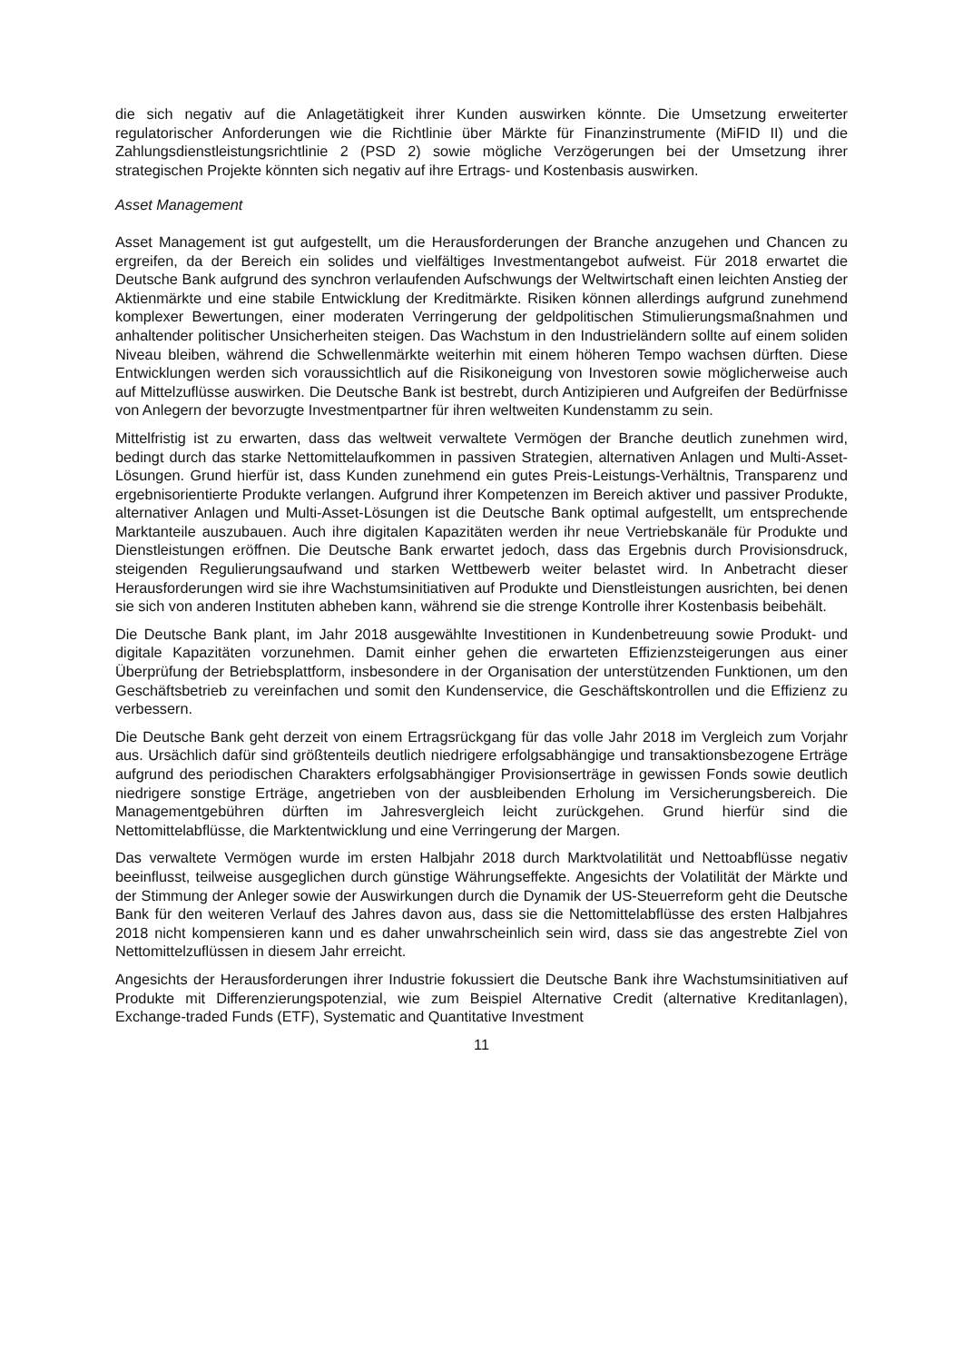die sich negativ auf die Anlagetätigkeit ihrer Kunden auswirken könnte. Die Umsetzung erweiterter regulatorischer Anforderungen wie die Richtlinie über Märkte für Finanzinstrumente (MiFID II) und die Zahlungsdienstleistungsrichtlinie 2 (PSD 2) sowie mögliche Verzögerungen bei der Umsetzung ihrer strategischen Projekte könnten sich negativ auf ihre Ertrags- und Kostenbasis auswirken.
Asset Management
Asset Management ist gut aufgestellt, um die Herausforderungen der Branche anzugehen und Chancen zu ergreifen, da der Bereich ein solides und vielfältiges Investmentangebot aufweist. Für 2018 erwartet die Deutsche Bank aufgrund des synchron verlaufenden Aufschwungs der Weltwirtschaft einen leichten Anstieg der Aktienmärkte und eine stabile Entwicklung der Kreditmärkte. Risiken können allerdings aufgrund zunehmend komplexer Bewertungen, einer moderaten Verringerung der geldpolitischen Stimulierungsmaßnahmen und anhaltender politischer Unsicherheiten steigen. Das Wachstum in den Industrieländern sollte auf einem soliden Niveau bleiben, während die Schwellenmärkte weiterhin mit einem höheren Tempo wachsen dürften. Diese Entwicklungen werden sich voraussichtlich auf die Risikoneigung von Investoren sowie möglicherweise auch auf Mittelzuflüsse auswirken. Die Deutsche Bank ist bestrebt, durch Antizipieren und Aufgreifen der Bedürfnisse von Anlegern der bevorzugte Investmentpartner für ihren weltweiten Kundenstamm zu sein.
Mittelfristig ist zu erwarten, dass das weltweit verwaltete Vermögen der Branche deutlich zunehmen wird, bedingt durch das starke Nettomittelaufkommen in passiven Strategien, alternativen Anlagen und Multi-Asset-Lösungen. Grund hierfür ist, dass Kunden zunehmend ein gutes Preis-Leistungs-Verhältnis, Transparenz und ergebnisorientierte Produkte verlangen. Aufgrund ihrer Kompetenzen im Bereich aktiver und passiver Produkte, alternativer Anlagen und Multi-Asset-Lösungen ist die Deutsche Bank optimal aufgestellt, um entsprechende Marktanteile auszubauen. Auch ihre digitalen Kapazitäten werden ihr neue Vertriebskanäle für Produkte und Dienstleistungen eröffnen. Die Deutsche Bank erwartet jedoch, dass das Ergebnis durch Provisionsdruck, steigenden Regulierungsaufwand und starken Wettbewerb weiter belastet wird. In Anbetracht dieser Herausforderungen wird sie ihre Wachstumsinitiativen auf Produkte und Dienstleistungen ausrichten, bei denen sie sich von anderen Instituten abheben kann, während sie die strenge Kontrolle ihrer Kostenbasis beibehält.
Die Deutsche Bank plant, im Jahr 2018 ausgewählte Investitionen in Kundenbetreuung sowie Produkt- und digitale Kapazitäten vorzunehmen. Damit einher gehen die erwarteten Effizienzsteigerungen aus einer Überprüfung der Betriebsplattform, insbesondere in der Organisation der unterstützenden Funktionen, um den Geschäftsbetrieb zu vereinfachen und somit den Kundenservice, die Geschäftskontrollen und die Effizienz zu verbessern.
Die Deutsche Bank geht derzeit von einem Ertragsrückgang für das volle Jahr 2018 im Vergleich zum Vorjahr aus. Ursächlich dafür sind größtenteils deutlich niedrigere erfolgsabhängige und transaktionsbezogene Erträge aufgrund des periodischen Charakters erfolgsabhängiger Provisionserträge in gewissen Fonds sowie deutlich niedrigere sonstige Erträge, angetrieben von der ausbleibenden Erholung im Versicherungsbereich. Die Managementgebühren dürften im Jahresvergleich leicht zurückgehen. Grund hierfür sind die Nettomittelabflüsse, die Marktentwicklung und eine Verringerung der Margen.
Das verwaltete Vermögen wurde im ersten Halbjahr 2018 durch Marktvolatilität und Nettoabflüsse negativ beeinflusst, teilweise ausgeglichen durch günstige Währungseffekte. Angesichts der Volatilität der Märkte und der Stimmung der Anleger sowie der Auswirkungen durch die Dynamik der US-Steuerreform geht die Deutsche Bank für den weiteren Verlauf des Jahres davon aus, dass sie die Nettomittelabflüsse des ersten Halbjahres 2018 nicht kompensieren kann und es daher unwahrscheinlich sein wird, dass sie das angestrebte Ziel von Nettomittelzuflüssen in diesem Jahr erreicht.
Angesichts der Herausforderungen ihrer Industrie fokussiert die Deutsche Bank ihre Wachstumsinitiativen auf Produkte mit Differenzierungspotenzial, wie zum Beispiel Alternative Credit (alternative Kreditanlagen), Exchange-traded Funds (ETF), Systematic and Quantitative Investment
11